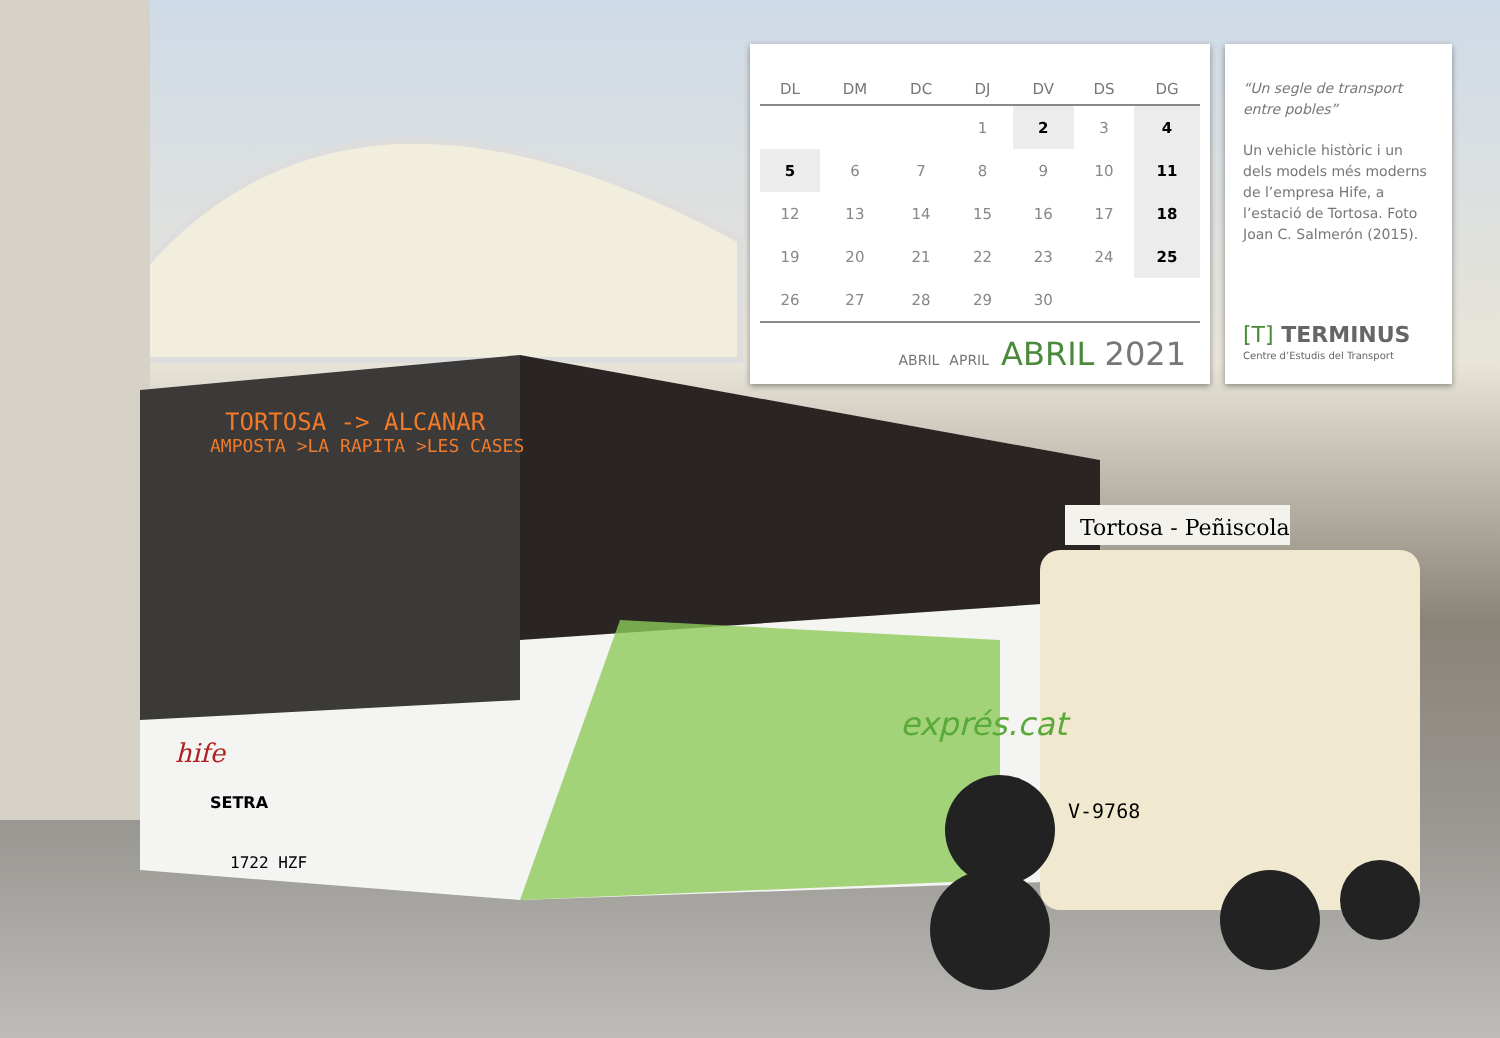TORTOSA -> ALCANAR
AMPOSTA >LA RAPITA >LES CASES
Tortosa - Peñiscola
hife
SETRA
1722 HZF
exprés.cat
V-9768
| DL | DM | DC | DJ | DV | DS | DG |
| --- | --- | --- | --- | --- | --- | --- |
| | | | 1 | 2 | 3 | 4 |
| 5 | 6 | 7 | 8 | 9 | 10 | 11 |
| 12 | 13 | 14 | 15 | 16 | 17 | 18 |
| 19 | 20 | 21 | 22 | 23 | 24 | 25 |
| 26 | 27 | 28 | 29 | 30 | | |
ABRIL APRIL ABRIL 2021
“Un segle de transport entre pobles”
Un vehicle històric i un dels models més moderns de l’empresa Hife, a l’estació de Tortosa. Foto Joan C. Salmerón (2015).
[T] TERMINUS
Centre d’Estudis del Transport